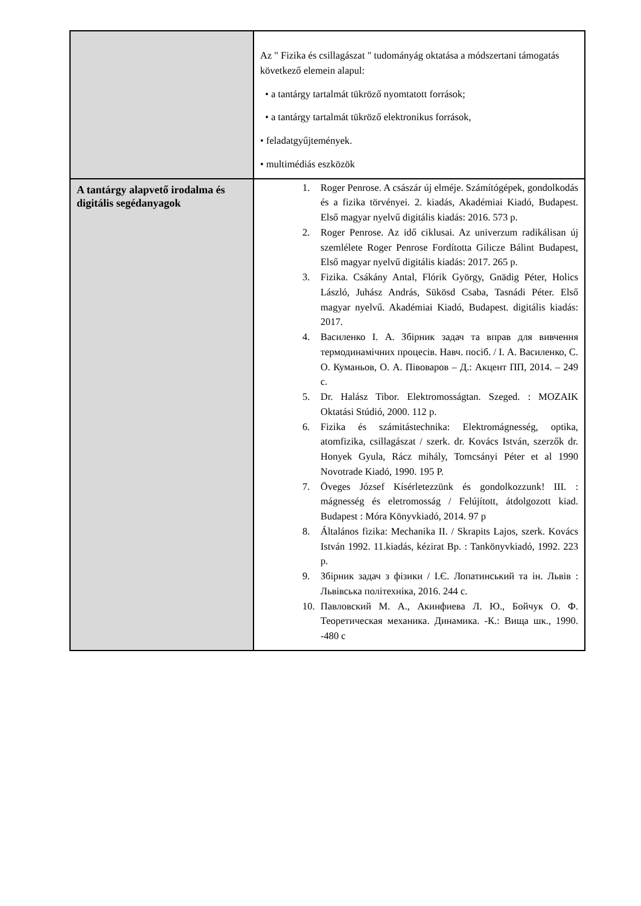| | Az " Fizika és csillagászat " tudományág oktatása a módszertani támogatás következő elemein alapul: • a tantárgy tartalmát tükröző nyomtatott források; • a tantárgy tartalmát tükröző elektronikus források, • feladatgyűjtemények. • multimédiás eszközök |
| A tantárgy alapvető irodalma és digitális segédanyagok | 1. Roger Penrose. A császár új elméje. Számítógépek, gondolkodás és a fizika törvényei. 2. kiadás, Akadémiai Kiadó, Budapest. Első magyar nyelvű digitális kiadás: 2016. 573 p. 2. Roger Penrose. Az idő ciklusai. Az univerzum radikálisan új szemlélete Roger Penrose Fordította Gilicze Bálint Budapest, Első magyar nyelvű digitális kiadás: 2017. 265 p. 3. Fizika. Csákány Antal, Flórik György, Gnädig Péter, Holics László, Juhász András, Sükösd Csaba, Tasnádi Péter. Első magyar nyelvű. Akadémiai Kiadó, Budapest. digitális kiadás: 2017. 4. Василенко І. А. Збірник задач та вправ для вивчення термодинамічних процесів. Навч. посіб. / І. А. Василенко, С. О. Куманьов, О. А. Півоваров – Д.: Акцент ПП, 2014. – 249 с. 5. Dr. Halász Tibor. Elektromosságtan. Szeged. : MOZAIK Oktatási Stúdió, 2000. 112 p. 6. Fizika és számitástechnika: Elektromágnesség, optika, atomfizika, csillagászat / szerk. dr. Kovács István, szerzők dr. Honyek Gyula, Rácz mihály, Tomcsányi Péter et al 1990 Novotrade Kiadó, 1990. 195 P. 7. Öveges József Kísérletezzünk és gondolkozzunk! III. : mágnesség és eletromosság / Felújított, átdolgozott kiad. Budapest : Móra Könyvkiadó, 2014. 97 p 8. Általános fizika: Mechanika II. / Skrapits Lajos, szerk. Kovács István 1992. 11.kiadás, kézirat Bp. : Tankönyvkiadó, 1992. 223 p. 9. Збірник задач з фізики / І.Є. Лопатинський та ін. Львів : Львівська політехніка, 2016. 244 с. 10. Павловский М. А., Акинфиева Л. Ю., Бойчук О. Ф. Теоретическая механика. Динамика. -К.: Вища шк., 1990. -480 с |